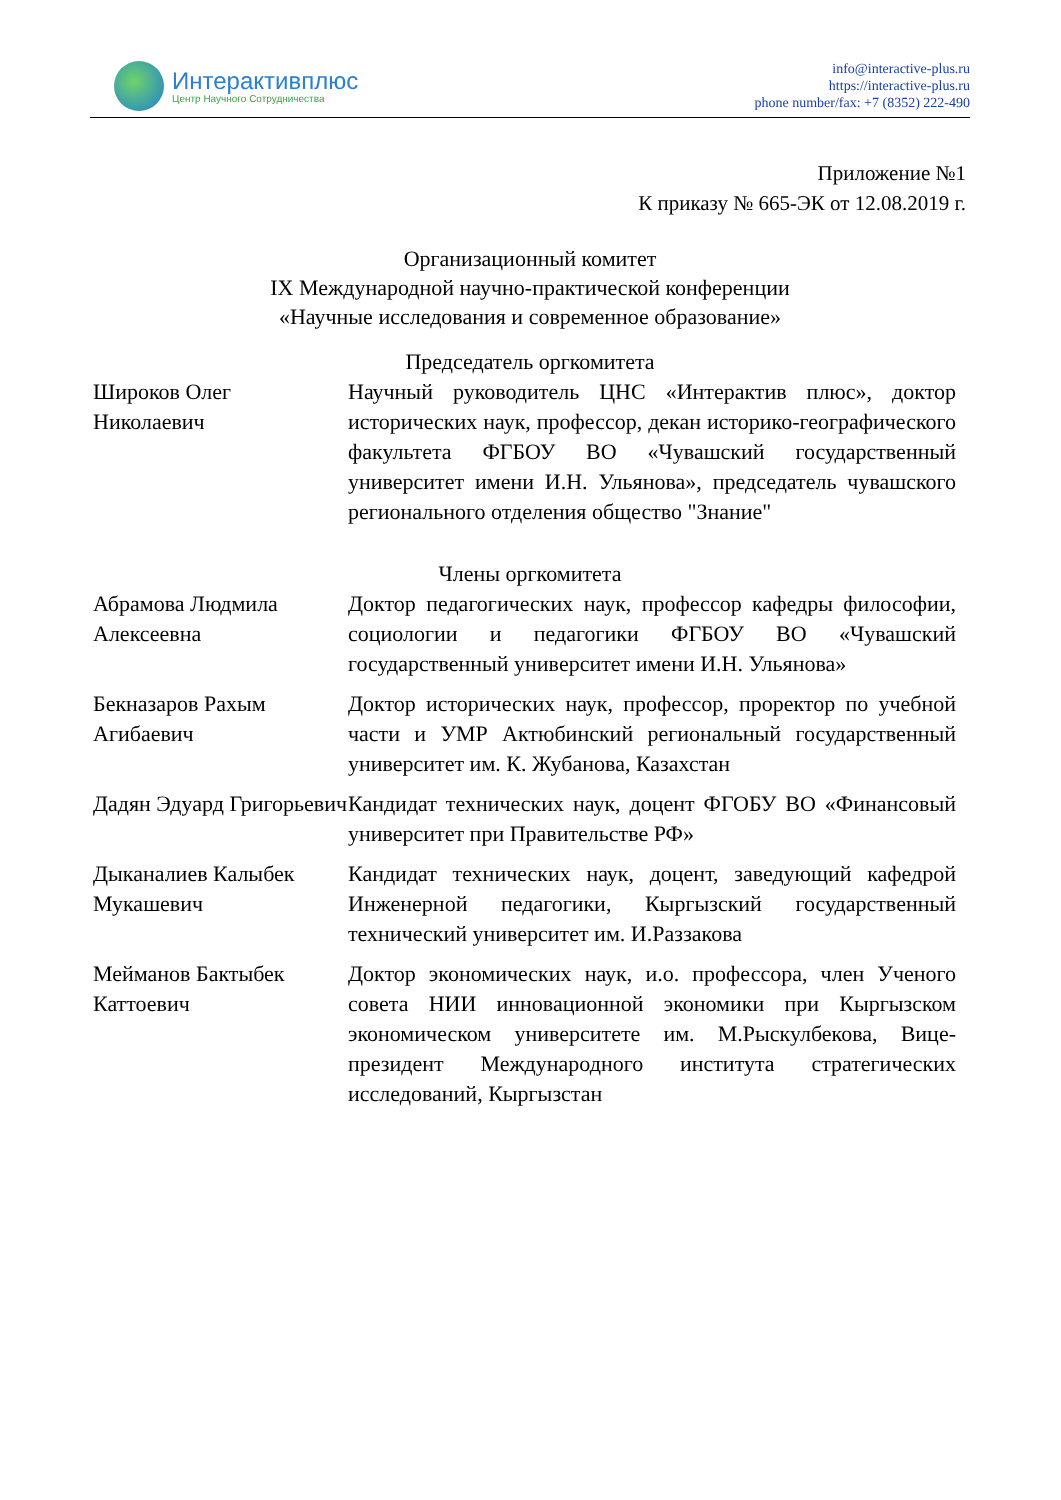Интерактивплюс
Центр Научного Сотрудничества
info@interactive-plus.ru
https://interactive-plus.ru
phone number/fax: +7 (8352) 222-490
Приложение №1
К приказу № 665-ЭК от 12.08.2019 г.
Организационный комитет
IX Международной научно-практической конференции
«Научные исследования и современное образование»
Председатель оргкомитета
| Широков Олег Николаевич | Научный руководитель ЦНС «Интерактив плюс», доктор исторических наук, профессор, декан историко-географического факультета ФГБОУ ВО «Чувашский государственный университет имени И.Н. Ульянова», председатель чувашского регионального отделения общество "Знание" |
Члены оргкомитета
| Абрамова Людмила Алексеевна | Доктор педагогических наук, профессор кафедры философии, социологии и педагогики ФГБОУ ВО «Чувашский государственный университет имени И.Н. Ульянова» |
| Бекназаров Рахым Агибаевич | Доктор исторических наук, профессор, проректор по учебной части и УМР Актюбинский региональный государственный университет им. К. Жубанова, Казахстан |
| Дадян Эдуард Григорьевич | Кандидат технических наук, доцент ФГОБУ ВО «Финансовый университет при Правительстве РФ» |
| Дыканалиев Калыбек Мукашевич | Кандидат технических наук, доцент, заведующий кафедрой Инженерной педагогики, Кыргызский государственный технический университет им. И.Раззакова |
| Мейманов Бактыбек Каттоевич | Доктор экономических наук, и.о. профессора, член Ученого совета НИИ инновационной экономики при Кыргызском экономическом университете им. М.Рыскулбекова, Вице-президент Международного института стратегических исследований, Кыргызстан |